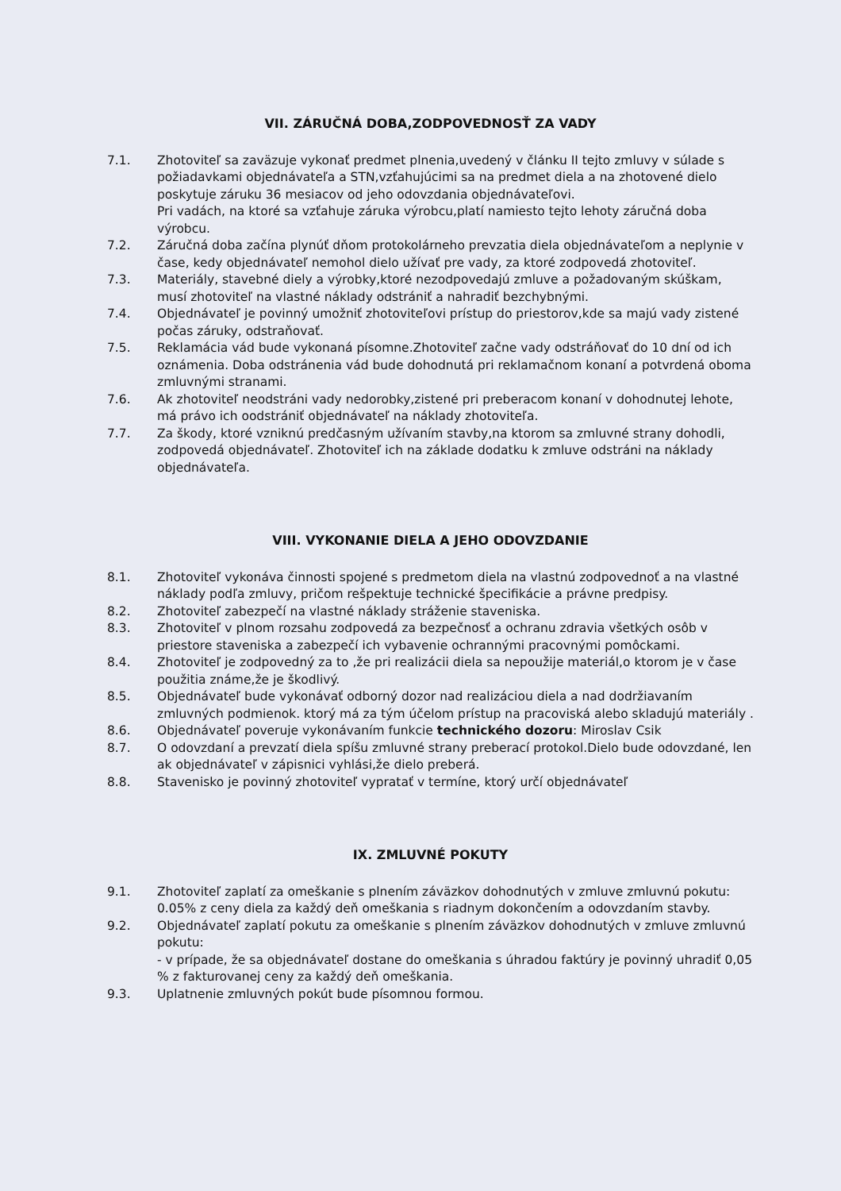VII. ZÁRUČNÁ DOBA,ZODPOVEDNOSŤ ZA VADY
7.1. Zhotoviteľ sa zaväzuje vykonať predmet plnenia,uvedený v článku II tejto zmluvy v súlade s požiadavkami objednávateľa a STN,vzťahujúcimi sa na predmet diela a na zhotovené dielo poskytuje záruku 36 mesiacov od jeho odovzdania objednávateľovi.
Pri vadách, na ktoré sa vzťahuje záruka výrobcu,platí namiesto tejto lehoty záručná doba výrobcu.
7.2. Záručná doba začína plynúť dňom protokolárneho prevzatia diela objednávateľom a neplynie v čase, kedy objednávateľ nemohol dielo užívať pre vady, za ktoré zodpovedá zhotoviteľ.
7.3. Materiály, stavebné diely a výrobky,ktoré nezodpovedajú zmluve a požadovaným skúškam, musí zhotoviteľ na vlastné náklady odstrániť a nahradiť bezchybnými.
7.4. Objednávateľ je povinný umožniť zhotoviteľovi prístup do priestorov,kde sa majú vady zistené počas záruky, odstraňovať.
7.5. Reklamácia vád bude vykonaná písomne.Zhotoviteľ začne vady odstráňovať do 10 dní od ich oznámenia. Doba odstránenia vád bude dohodnutá pri reklamačnom konaní a potvrdená oboma zmluvnými stranami.
7.6. Ak zhotoviteľ neodstráni vady nedorobky,zistené pri preberacom konaní v dohodnutej lehote, má právo ich oodstrániť objednávateľ na náklady zhotoviteľa.
7.7. Za škody, ktoré vzniknú predčasným užívaním stavby,na ktorom sa zmluvné strany dohodli, zodpovedá objednávateľ. Zhotoviteľ ich na základe dodatku k zmluve odstráni na náklady objednávateľa.
VIII. VYKONANIE DIELA A JEHO ODOVZDANIE
8.1. Zhotoviteľ vykonáva činnosti spojené s predmetom diela na vlastnú zodpovednoť a na vlastné náklady podľa zmluvy, pričom rešpektuje technické špecifikácie a právne predpisy.
8.2. Zhotoviteľ zabezpečí na vlastné náklady stráženie staveniska.
8.3. Zhotoviteľ v plnom rozsahu zodpovedá za bezpečnosť a ochranu zdravia všetkých osôb v priestore staveniska a zabezpečí ich vybavenie ochrannými pracovnými pomôckami.
8.4. Zhotoviteľ je zodpovedný za to ,že pri realizácii diela sa nepoužije materiál,o ktorom je v čase použitia známe,že je škodlivý.
8.5. Objednávateľ bude vykonávať odborný dozor nad realizáciou diela a nad dodržiavaním zmluvných podmienok. ktorý má za tým účelom prístup na pracoviská alebo skladujú materiály .
8.6. Objednávateľ poveruje vykonávaním funkcie technického dozoru: Miroslav Csik
8.7. O odovzdaní a prevzatí diela spíšu zmluvné strany preberací protokol.Dielo bude odovzdané, len ak objednávateľ v zápisnici vyhlási,že dielo preberá.
8.8. Stavenisko je povinný zhotoviteľ vypratať v termíne, ktorý určí objednávateľ
IX. ZMLUVNÉ POKUTY
9.1. Zhotoviteľ zaplatí za omeškanie s plnením záväzkov dohodnutých v zmluve zmluvnú pokutu: 0.05% z ceny diela za každý deň omeškania s riadnym dokončením a odovzdaním stavby.
9.2. Objednávateľ zaplatí pokutu za omeškanie s plnením záväzkov dohodnutých v zmluve zmluvnú pokutu:
- v prípade, že sa objednávateľ dostane do omeškania s úhradou faktúry je povinný uhradiť 0,05 % z fakturovanej ceny za každý deň omeškania.
9.3. Uplatnenie zmluvných pokút bude písomnou formou.